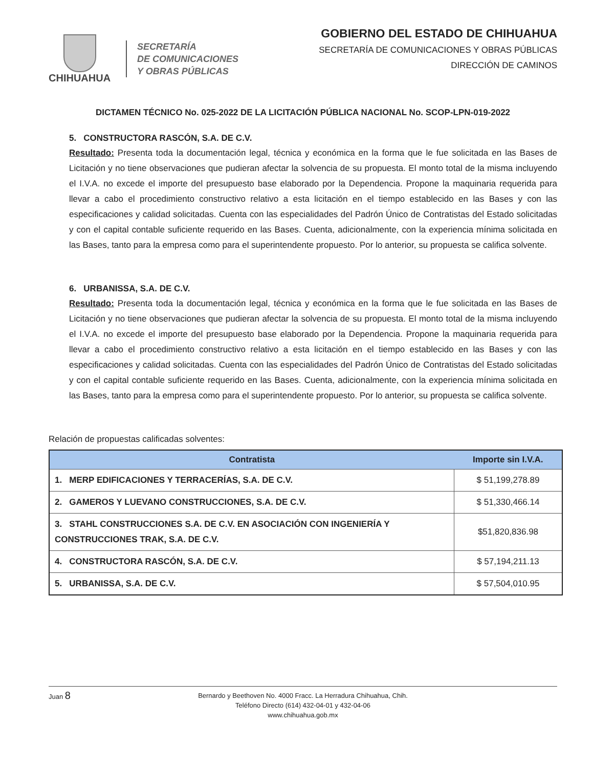CHIHUAHUA
SECRETARÍA
DE COMUNICACIONES
Y OBRAS PÚBLICAS
GOBIERNO DEL ESTADO DE CHIHUAHUA
SECRETARÍA DE COMUNICACIONES Y OBRAS PÚBLICAS
DIRECCIÓN DE CAMINOS
DICTAMEN TÉCNICO No. 025-2022 DE LA LICITACIÓN PÚBLICA NACIONAL No. SCOP-LPN-019-2022
5. CONSTRUCTORA RASCÓN, S.A. DE C.V.
Resultado: Presenta toda la documentación legal, técnica y económica en la forma que le fue solicitada en las Bases de Licitación y no tiene observaciones que pudieran afectar la solvencia de su propuesta. El monto total de la misma incluyendo el I.V.A. no excede el importe del presupuesto base elaborado por la Dependencia. Propone la maquinaria requerida para llevar a cabo el procedimiento constructivo relativo a esta licitación en el tiempo establecido en las Bases y con las especificaciones y calidad solicitadas. Cuenta con las especialidades del Padrón Único de Contratistas del Estado solicitadas y con el capital contable suficiente requerido en las Bases. Cuenta, adicionalmente, con la experiencia mínima solicitada en las Bases, tanto para la empresa como para el superintendente propuesto. Por lo anterior, su propuesta se califica solvente.
6. URBANISSA, S.A. DE C.V.
Resultado: Presenta toda la documentación legal, técnica y económica en la forma que le fue solicitada en las Bases de Licitación y no tiene observaciones que pudieran afectar la solvencia de su propuesta. El monto total de la misma incluyendo el I.V.A. no excede el importe del presupuesto base elaborado por la Dependencia. Propone la maquinaria requerida para llevar a cabo el procedimiento constructivo relativo a esta licitación en el tiempo establecido en las Bases y con las especificaciones y calidad solicitadas. Cuenta con las especialidades del Padrón Único de Contratistas del Estado solicitadas y con el capital contable suficiente requerido en las Bases. Cuenta, adicionalmente, con la experiencia mínima solicitada en las Bases, tanto para la empresa como para el superintendente propuesto. Por lo anterior, su propuesta se califica solvente.
Relación de propuestas calificadas solventes:
| Contratista | Importe sin I.V.A. |
| --- | --- |
| 1. MERP EDIFICACIONES Y TERRACERÍAS, S.A. DE C.V. | $ 51,199,278.89 |
| 2. GAMEROS Y LUEVANO CONSTRUCCIONES, S.A. DE C.V. | $ 51,330,466.14 |
| 3. STAHL CONSTRUCCIONES S.A. DE C.V. EN ASOCIACIÓN CON INGENIERÍA Y CONSTRUCCIONES TRAK, S.A. DE C.V. | $51,820,836.98 |
| 4. CONSTRUCTORA RASCÓN, S.A. DE C.V. | $ 57,194,211.13 |
| 5. URBANISSA, S.A. DE C.V. | $ 57,504,010.95 |
Juan 8 Bernardo y Beethoven No. 4000 Fracc. La Herradura Chihuahua, Chih.
Teléfono Directo (614) 432-04-01 y 432-04-06
www.chihuahua.gob.mx